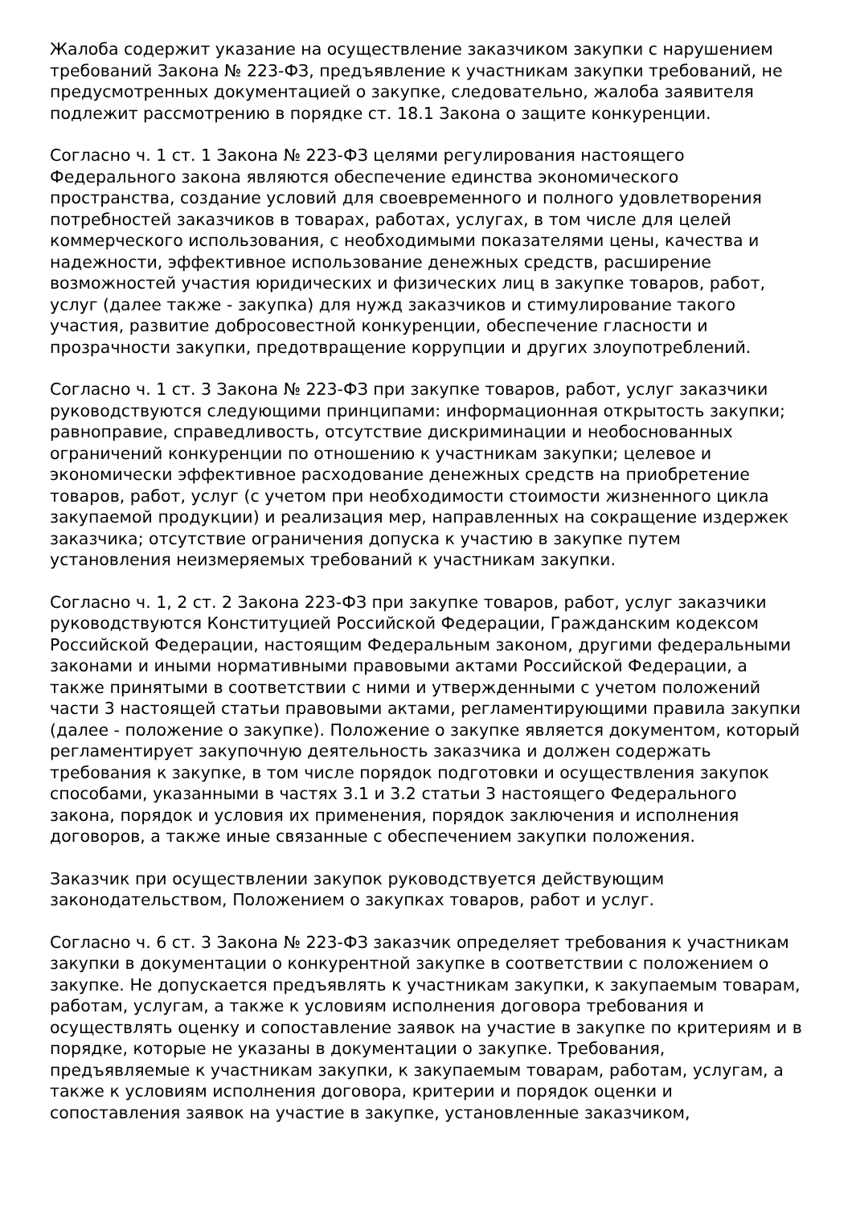Жалоба содержит указание на осуществление заказчиком закупки с нарушением требований Закона № 223-ФЗ, предъявление к участникам закупки требований, не предусмотренных документацией о закупке, следовательно, жалоба заявителя подлежит рассмотрению в порядке ст. 18.1 Закона о защите конкуренции.
Согласно ч. 1 ст. 1 Закона № 223-ФЗ целями регулирования настоящего Федерального закона являются обеспечение единства экономического пространства, создание условий для своевременного и полного удовлетворения потребностей заказчиков в товарах, работах, услугах, в том числе для целей коммерческого использования, с необходимыми показателями цены, качества и надежности, эффективное использование денежных средств, расширение возможностей участия юридических и физических лиц в закупке товаров, работ, услуг (далее также - закупка) для нужд заказчиков и стимулирование такого участия, развитие добросовестной конкуренции, обеспечение гласности и прозрачности закупки, предотвращение коррупции и других злоупотреблений.
Согласно ч. 1 ст. 3 Закона № 223-ФЗ при закупке товаров, работ, услуг заказчики руководствуются следующими принципами: информационная открытость закупки; равноправие, справедливость, отсутствие дискриминации и необоснованных ограничений конкуренции по отношению к участникам закупки; целевое и экономически эффективное расходование денежных средств на приобретение товаров, работ, услуг (с учетом при необходимости стоимости жизненного цикла закупаемой продукции) и реализация мер, направленных на сокращение издержек заказчика; отсутствие ограничения допуска к участию в закупке путем установления неизмеряемых требований к участникам закупки.
Согласно ч. 1, 2 ст. 2 Закона 223-ФЗ при закупке товаров, работ, услуг заказчики руководствуются Конституцией Российской Федерации, Гражданским кодексом Российской Федерации, настоящим Федеральным законом, другими федеральными законами и иными нормативными правовыми актами Российской Федерации, а также принятыми в соответствии с ними и утвержденными с учетом положений части 3 настоящей статьи правовыми актами, регламентирующими правила закупки (далее - положение о закупке). Положение о закупке является документом, который регламентирует закупочную деятельность заказчика и должен содержать требования к закупке, в том числе порядок подготовки и осуществления закупок способами, указанными в частях 3.1 и 3.2 статьи 3 настоящего Федерального закона, порядок и условия их применения, порядок заключения и исполнения договоров, а также иные связанные с обеспечением закупки положения.
Заказчик при осуществлении закупок руководствуется действующим законодательством, Положением о закупках товаров, работ и услуг.
Согласно ч. 6 ст. 3 Закона № 223-ФЗ заказчик определяет требования к участникам закупки в документации о конкурентной закупке в соответствии с положением о закупке. Не допускается предъявлять к участникам закупки, к закупаемым товарам, работам, услугам, а также к условиям исполнения договора требования и осуществлять оценку и сопоставление заявок на участие в закупке по критериям и в порядке, которые не указаны в документации о закупке. Требования, предъявляемые к участникам закупки, к закупаемым товарам, работам, услугам, а также к условиям исполнения договора, критерии и порядок оценки и сопоставления заявок на участие в закупке, установленные заказчиком,